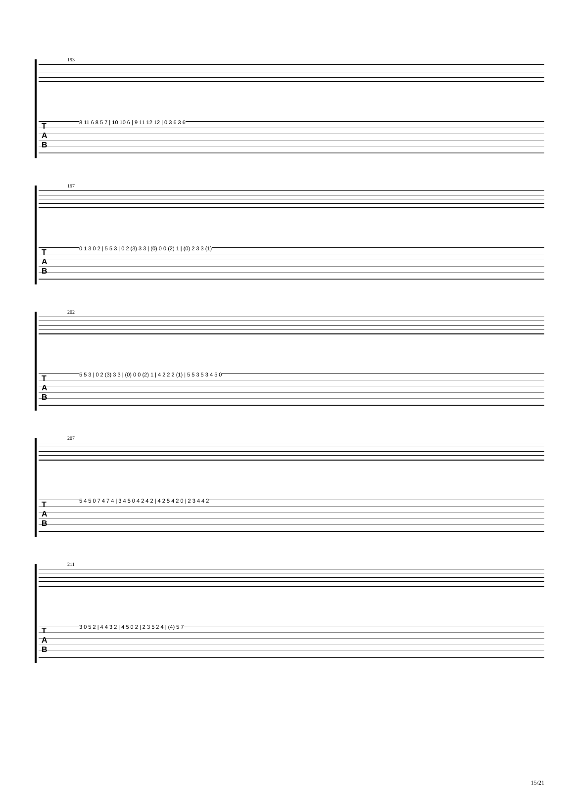193
T
A
B
8 11 6 8 5 7 | 10 10 6 | 9 11 12 12 | 0 3 6 3 6
197
T
A
B
0 1 3 0 2 | 5 5 3 | 0 2 (3) 3 3 | (0) 0 0 (2) 1 | (0) 2 3 3 (1)
202
T
A
B
5 5 3 | 0 2 (3) 3 3 | (0) 0 0 (2) 1 | 4 2 2 2 (1) | 5 5 3 5 3 4 5 0
207
T
A
B
5 4 5 0 7 4 7 4 | 3 4 5 0 4 2 4 2 | 4 2 5 4 2 0 | 2 3 4 4 2
211
T
A
B
3 0 5 2 | 4 4 3 2 | 4 5 0 2 | 2 3 5 2 4 | (4) 5 7
15/21